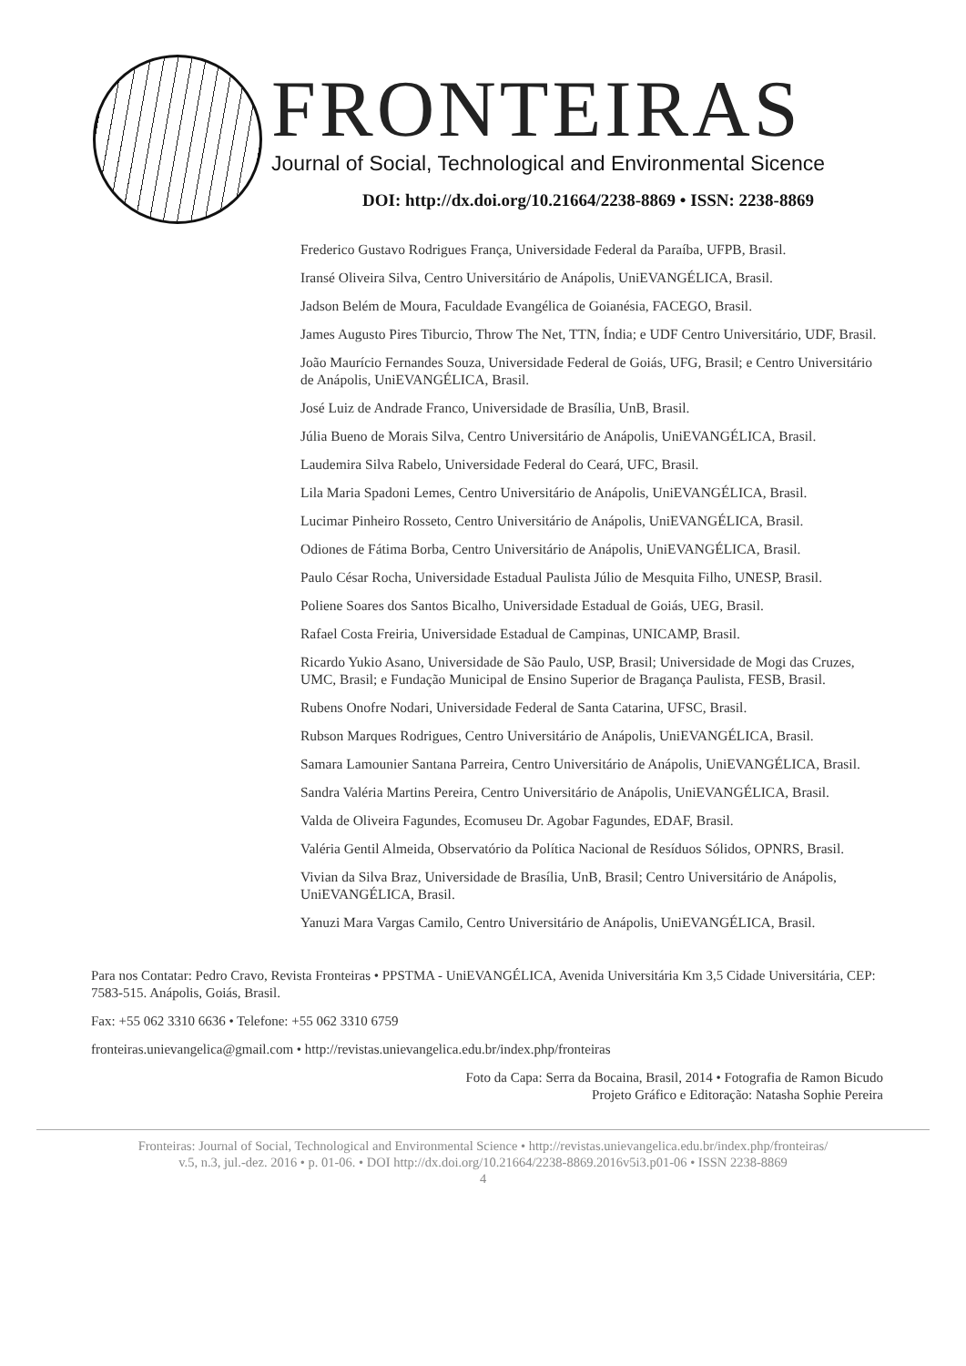FRONTEIRAS
Journal of Social, Technological and Environmental Sicence
DOI: http://dx.doi.org/10.21664/2238-8869 • ISSN: 2238-8869
Frederico Gustavo Rodrigues França, Universidade Federal da Paraíba, UFPB, Brasil.
Iransé Oliveira Silva, Centro Universitário de Anápolis, UniEVANGÉLICA, Brasil.
Jadson Belém de Moura, Faculdade Evangélica de Goianésia, FACEGO, Brasil.
James Augusto Pires Tiburcio, Throw The Net, TTN, Índia; e UDF Centro Universitário, UDF, Brasil.
João Maurício Fernandes Souza, Universidade Federal de Goiás, UFG, Brasil; e Centro Universitário de Anápolis, UniEVANGÉLICA, Brasil.
José Luiz de Andrade Franco, Universidade de Brasília, UnB, Brasil.
Júlia Bueno de Morais Silva, Centro Universitário de Anápolis, UniEVANGÉLICA, Brasil.
Laudemira Silva Rabelo, Universidade Federal do Ceará, UFC, Brasil.
Lila Maria Spadoni Lemes, Centro Universitário de Anápolis, UniEVANGÉLICA, Brasil.
Lucimar Pinheiro Rosseto, Centro Universitário de Anápolis, UniEVANGÉLICA, Brasil.
Odiones de Fátima Borba, Centro Universitário de Anápolis, UniEVANGÉLICA, Brasil.
Paulo César Rocha, Universidade Estadual Paulista Júlio de Mesquita Filho, UNESP, Brasil.
Poliene Soares dos Santos Bicalho, Universidade Estadual de Goiás, UEG, Brasil.
Rafael Costa Freiria, Universidade Estadual de Campinas, UNICAMP, Brasil.
Ricardo Yukio Asano, Universidade de São Paulo, USP, Brasil; Universidade de Mogi das Cruzes, UMC, Brasil; e Fundação Municipal de Ensino Superior de Bragança Paulista, FESB, Brasil.
Rubens Onofre Nodari, Universidade Federal de Santa Catarina, UFSC, Brasil.
Rubson Marques Rodrigues, Centro Universitário de Anápolis, UniEVANGÉLICA, Brasil.
Samara Lamounier Santana Parreira, Centro Universitário de Anápolis, UniEVANGÉLICA, Brasil.
Sandra Valéria Martins Pereira, Centro Universitário de Anápolis, UniEVANGÉLICA, Brasil.
Valda de Oliveira Fagundes, Ecomuseu Dr. Agobar Fagundes, EDAF, Brasil.
Valéria Gentil Almeida, Observatório da Política Nacional de Resíduos Sólidos, OPNRS, Brasil.
Vivian da Silva Braz, Universidade de Brasília, UnB, Brasil; Centro Universitário de Anápolis, UniEVANGÉLICA, Brasil.
Yanuzi Mara Vargas Camilo, Centro Universitário de Anápolis, UniEVANGÉLICA, Brasil.
Para nos Contatar: Pedro Cravo, Revista Fronteiras • PPSTMA - UniEVANGÉLICA, Avenida Universitária Km 3,5 Cidade Universitária, CEP: 7583-515. Anápolis, Goiás, Brasil.
Fax: +55 062 3310 6636 • Telefone: +55 062 3310 6759
fronteiras.unievangelica@gmail.com • http://revistas.unievangelica.edu.br/index.php/fronteiras
Foto da Capa: Serra da Bocaina, Brasil, 2014 • Fotografia de Ramon Bicudo
Projeto Gráfico e Editoração: Natasha Sophie Pereira
Fronteiras: Journal of Social, Technological and Environmental Science • http://revistas.unievangelica.edu.br/index.php/fronteiras/
v.5, n.3, jul.-dez. 2016 • p. 01-06. • DOI http://dx.doi.org/10.21664/2238-8869.2016v5i3.p01-06 • ISSN 2238-8869
4